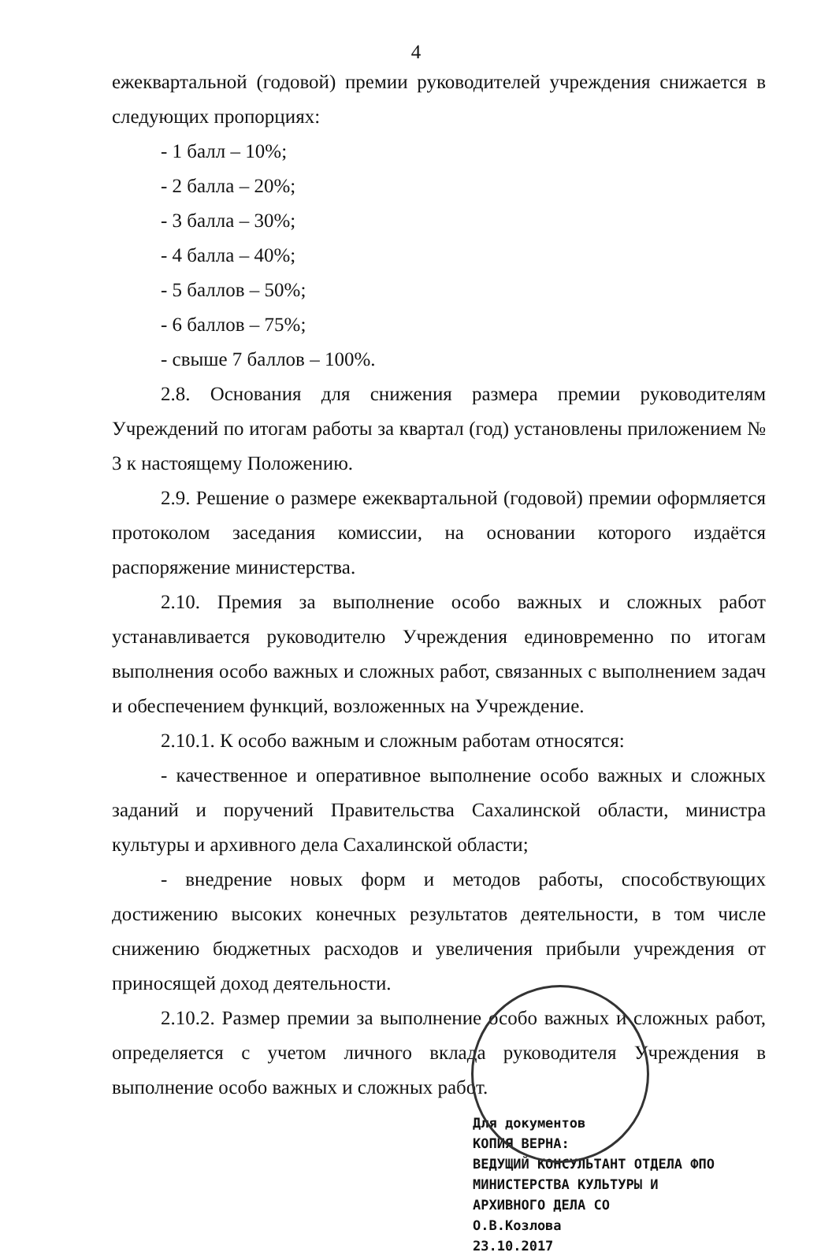4
ежеквартальной (годовой) премии руководителей учреждения снижается в следующих пропорциях:
- 1 балл – 10%;
- 2 балла – 20%;
- 3 балла – 30%;
- 4 балла – 40%;
- 5 баллов – 50%;
- 6 баллов – 75%;
- свыше 7 баллов – 100%.
2.8. Основания для снижения размера премии руководителям Учреждений по итогам работы за квартал (год) установлены приложением № 3 к настоящему Положению.
2.9. Решение о размере ежеквартальной (годовой) премии оформляется протоколом заседания комиссии, на основании которого издаётся распоряжение министерства.
2.10. Премия за выполнение особо важных и сложных работ устанавливается руководителю Учреждения единовременно по итогам выполнения особо важных и сложных работ, связанных с выполнением задач и обеспечением функций, возложенных на Учреждение.
2.10.1. К особо важным и сложным работам относятся:
- качественное и оперативное выполнение особо важных и сложных заданий и поручений Правительства Сахалинской области, министра культуры и архивного дела Сахалинской области;
- внедрение новых форм и методов работы, способствующих достижению высоких конечных результатов деятельности, в том числе снижению бюджетных расходов и увеличения прибыли учреждения от приносящей доход деятельности.
2.10.2. Размер премии за выполнение особо важных и сложных работ, определяется с учетом личного вклада руководителя Учреждения в выполнение особо важных и сложных работ.
Для документов
КОПИЯ ВЕРНА:
ВЕДУЩИЙ КОНСУЛЬТАНТ ОТДЕЛА ФПО
МИНИСТЕРСТВА КУЛЬТУРЫ И
АРХИВНОГО ДЕЛА СО
О.В.Козлова
23.10.2017